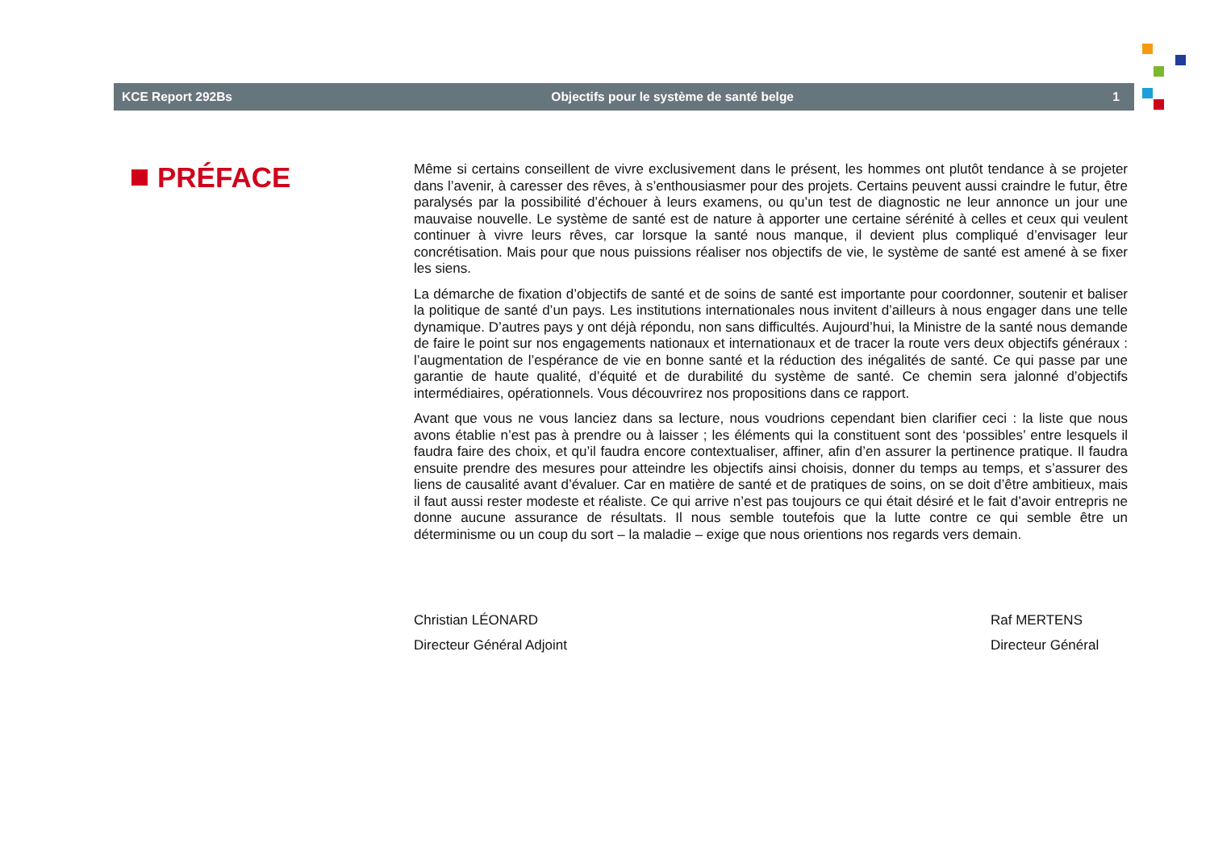KCE Report 292Bs Objectifs pour le système de santé belge 1
PRÉFACE
Même si certains conseillent de vivre exclusivement dans le présent, les hommes ont plutôt tendance à se projeter dans l’avenir, à caresser des rêves, à s’enthousiasmer pour des projets. Certains peuvent aussi craindre le futur, être paralysés par la possibilité d’échouer à leurs examens, ou qu’un test de diagnostic ne leur annonce un jour une mauvaise nouvelle. Le système de santé est de nature à apporter une certaine sérénité à celles et ceux qui veulent continuer à vivre leurs rêves, car lorsque la santé nous manque, il devient plus compliqué d’envisager leur concrétisation. Mais pour que nous puissions réaliser nos objectifs de vie, le système de santé est amené à se fixer les siens.
La démarche de fixation d’objectifs de santé et de soins de santé est importante pour coordonner, soutenir et baliser la politique de santé d’un pays. Les institutions internationales nous invitent d’ailleurs à nous engager dans une telle dynamique. D’autres pays y ont déjà répondu, non sans difficultés. Aujourd’hui, la Ministre de la santé nous demande de faire le point sur nos engagements nationaux et internationaux et de tracer la route vers deux objectifs généraux : l’augmentation de l’espérance de vie en bonne santé et la réduction des inégalités de santé. Ce qui passe par une garantie de haute qualité, d’équité et de durabilité du système de santé. Ce chemin sera jalonné d’objectifs intermédiaires, opérationnels. Vous découvrirez nos propositions dans ce rapport.
Avant que vous ne vous lanciez dans sa lecture, nous voudrions cependant bien clarifier ceci : la liste que nous avons établie n’est pas à prendre ou à laisser ; les éléments qui la constituent sont des ‘possibles’ entre lesquels il faudra faire des choix, et qu’il faudra encore contextualiser, affiner, afin d’en assurer la pertinence pratique. Il faudra ensuite prendre des mesures pour atteindre les objectifs ainsi choisis, donner du temps au temps, et s’assurer des liens de causalité avant d’évaluer. Car en matière de santé et de pratiques de soins, on se doit d’être ambitieux, mais il faut aussi rester modeste et réaliste. Ce qui arrive n’est pas toujours ce qui était désiré et le fait d’avoir entrepris ne donne aucune assurance de résultats. Il nous semble toutefois que la lutte contre ce qui semble être un déterminisme ou un coup du sort – la maladie – exige que nous orientions nos regards vers demain.
Christian LÉONARD
Directeur Général Adjoint
Raf MERTENS
Directeur Général